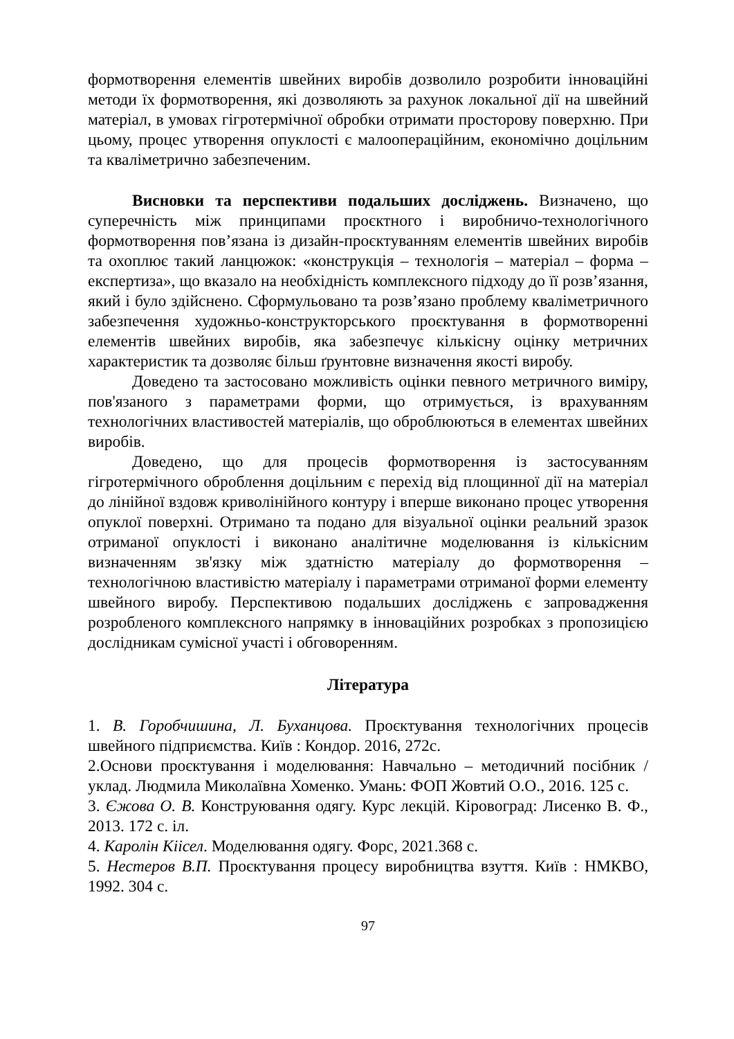формотворення елементів швейних виробів дозволило розробити інноваційні методи їх формотворення, які дозволяють за рахунок локальної дії на швейний матеріал, в умовах гігротермічної обробки отримати просторову поверхню. При цьому, процес утворення опуклості є малоопераційним, економічно доцільним та кваліметрично забезпеченим.
Висновки та перспективи подальших досліджень. Визначено, що суперечність між принципами проєктного і виробничо-технологічного формотворення пов’язана із дизайн-проєктуванням елементів швейних виробів та охоплює такий ланцюжок: «конструкція – технологія – матеріал – форма – експертиза», що вказало на необхідність комплексного підходу до її розв’язання, який і було здійснено. Сформульовано та розв’язано проблему кваліметричного забезпечення художньо-конструкторського проєктування в формотворенні елементів швейних виробів, яка забезпечує кількісну оцінку метричних характеристик та дозволяє більш ґрунтовне визначення якості виробу.
Доведено та застосовано можливість оцінки певного метричного виміру, пов'язаного з параметрами форми, що отримується, із врахуванням технологічних властивостей матеріалів, що оброблюються в елементах швейних виробів.
Доведено, що для процесів формотворення із застосуванням гігротермічного оброблення доцільним є перехід від площинної дії на матеріал до лінійної вздовж криволінійного контуру і вперше виконано процес утворення опуклої поверхні. Отримано та подано для візуальної оцінки реальний зразок отриманої опуклості і виконано аналітичне моделювання із кількісним визначенням зв'язку між здатністю матеріалу до формотворення – технологічною властивістю матеріалу і параметрами отриманої форми елементу швейного виробу. Перспективою подальших досліджень є запровадження розробленого комплексного напрямку в інноваційних розробках з пропозицією дослідникам сумісної участі і обговоренням.
Література
1. В. Горобчишина, Л. Буханцова. Проєктування технологічних процесів швейного підприємства. Київ : Кондор. 2016, 272с.
2.Основи проєктування і моделювання: Навчально – методичний посібник / уклад. Людмила Миколаївна Хоменко. Умань: ФОП Жовтий О.О., 2016. 125 с.
3. Єжова О. В. Конструювання одягу. Курс лекцій. Кіровоград: Лисенко В. Ф., 2013. 172 с. іл.
4. Каролін Кіісел. Моделювання одягу. Форс, 2021.368 с.
5. Нестеров В.П. Проєктування процесу виробництва взуття. Київ : НМКВО, 1992. 304 с.
97